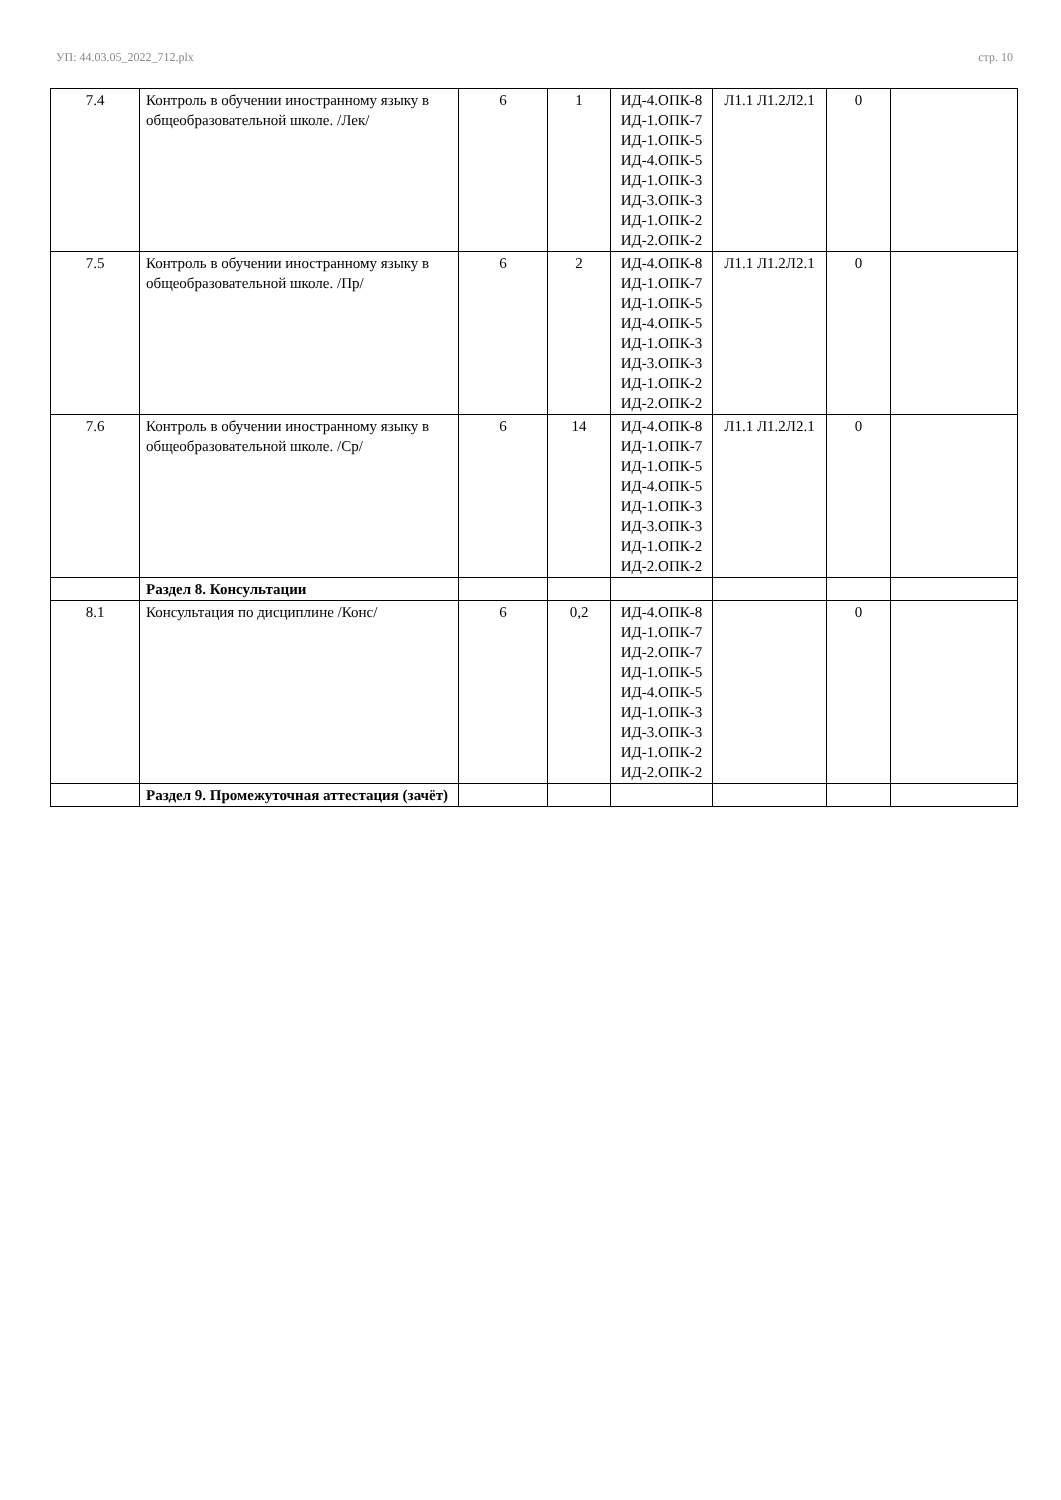УП: 44.03.05_2022_712.plx стр. 10
| 7.4 | Контроль в обучении иностранному языку в общеобразовательной школе. /Лек/ | 6 | 1 | ИД-4.ОПК-8 ИД-1.ОПК-7 ИД-1.ОПК-5 ИД-4.ОПК-5 ИД-1.ОПК-3 ИД-3.ОПК-3 ИД-1.ОПК-2 ИД-2.ОПК-2 | Л1.1 Л1.2Л2.1 | 0 | |
| 7.5 | Контроль в обучении иностранному языку в общеобразовательной школе. /Пр/ | 6 | 2 | ИД-4.ОПК-8 ИД-1.ОПК-7 ИД-1.ОПК-5 ИД-4.ОПК-5 ИД-1.ОПК-3 ИД-3.ОПК-3 ИД-1.ОПК-2 ИД-2.ОПК-2 | Л1.1 Л1.2Л2.1 | 0 | |
| 7.6 | Контроль в обучении иностранному языку в общеобразовательной школе. /Ср/ | 6 | 14 | ИД-4.ОПК-8 ИД-1.ОПК-7 ИД-1.ОПК-5 ИД-4.ОПК-5 ИД-1.ОПК-3 ИД-3.ОПК-3 ИД-1.ОПК-2 ИД-2.ОПК-2 | Л1.1 Л1.2Л2.1 | 0 | |
| | Раздел 8. Консультации | | | | | | |
| 8.1 | Консультация по дисциплине /Конс/ | 6 | 0,2 | ИД-4.ОПК-8 ИД-1.ОПК-7 ИД-2.ОПК-7 ИД-1.ОПК-5 ИД-4.ОПК-5 ИД-1.ОПК-3 ИД-3.ОПК-3 ИД-1.ОПК-2 ИД-2.ОПК-2 | | 0 | |
| | Раздел 9. Промежуточная аттестация (зачёт) | | | | | | |